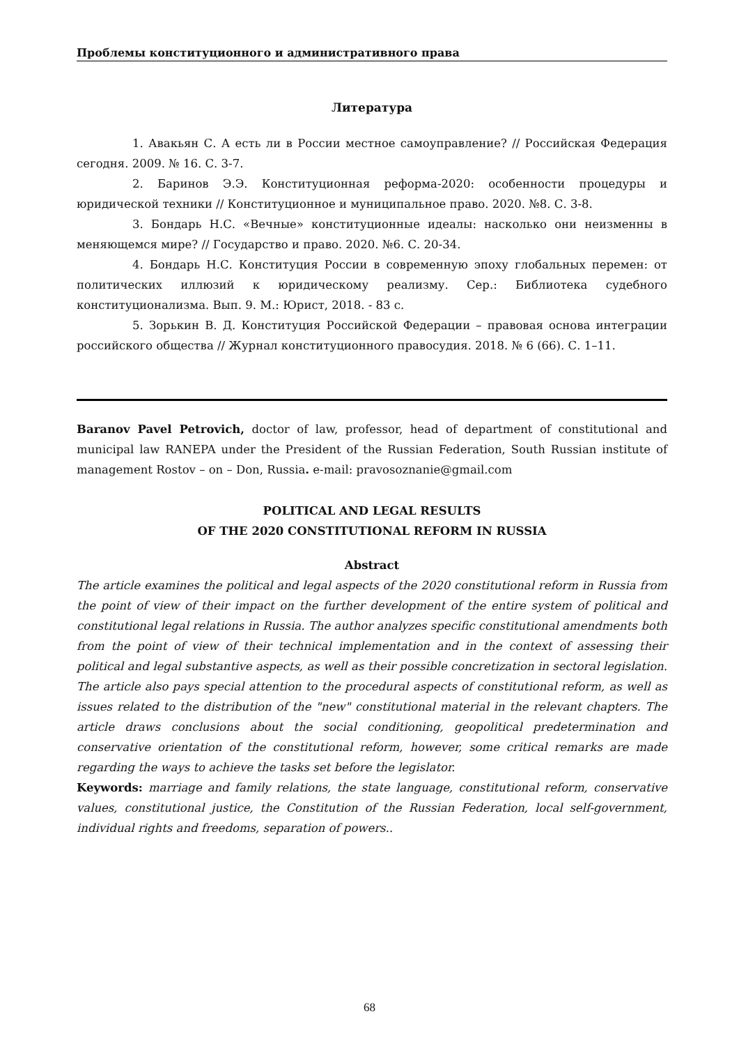Проблемы конституционного и административного права
Литература
1. Авакьян С. А есть ли в России местное самоуправление? // Российская Федерация сегодня. 2009. № 16. С. 3-7.
2. Баринов Э.Э. Конституционная реформа-2020: особенности процедуры и юридической техники // Конституционное и муниципальное право. 2020. №8. С. 3-8.
3. Бондарь Н.С. «Вечные» конституционные идеалы: насколько они неизменны в меняющемся мире? // Государство и право. 2020. №6. С. 20-34.
4. Бондарь Н.С. Конституция России в современную эпоху глобальных перемен: от политических иллюзий к юридическому реализму. Сер.: Библиотека судебного конституционализма. Вып. 9. М.: Юрист, 2018. - 83 с.
5. Зорькин В. Д. Конституция Российской Федерации – правовая основа интеграции российского общества // Журнал конституционного правосудия. 2018. № 6 (66). С. 1–11.
Baranov Pavel Petrovich, doctor of law, professor, head of department of constitutional and municipal law RANEPA under the President of the Russian Federation, South Russian institute of management Rostov – on – Don, Russia. e-mail: pravosoznanie@gmail.com
POLITICAL AND LEGAL RESULTS
OF THE 2020 CONSTITUTIONAL REFORM IN RUSSIA
Abstract
The article examines the political and legal aspects of the 2020 constitutional reform in Russia from the point of view of their impact on the further development of the entire system of political and constitutional legal relations in Russia. The author analyzes specific constitutional amendments both from the point of view of their technical implementation and in the context of assessing their political and legal substantive aspects, as well as their possible concretization in sectoral legislation. The article also pays special attention to the procedural aspects of constitutional reform, as well as issues related to the distribution of the "new" constitutional material in the relevant chapters. The article draws conclusions about the social conditioning, geopolitical predetermination and conservative orientation of the constitutional reform, however, some critical remarks are made regarding the ways to achieve the tasks set before the legislator.
Keywords: marriage and family relations, the state language, constitutional reform, conservative values, constitutional justice, the Constitution of the Russian Federation, local self-government, individual rights and freedoms, separation of powers..
68